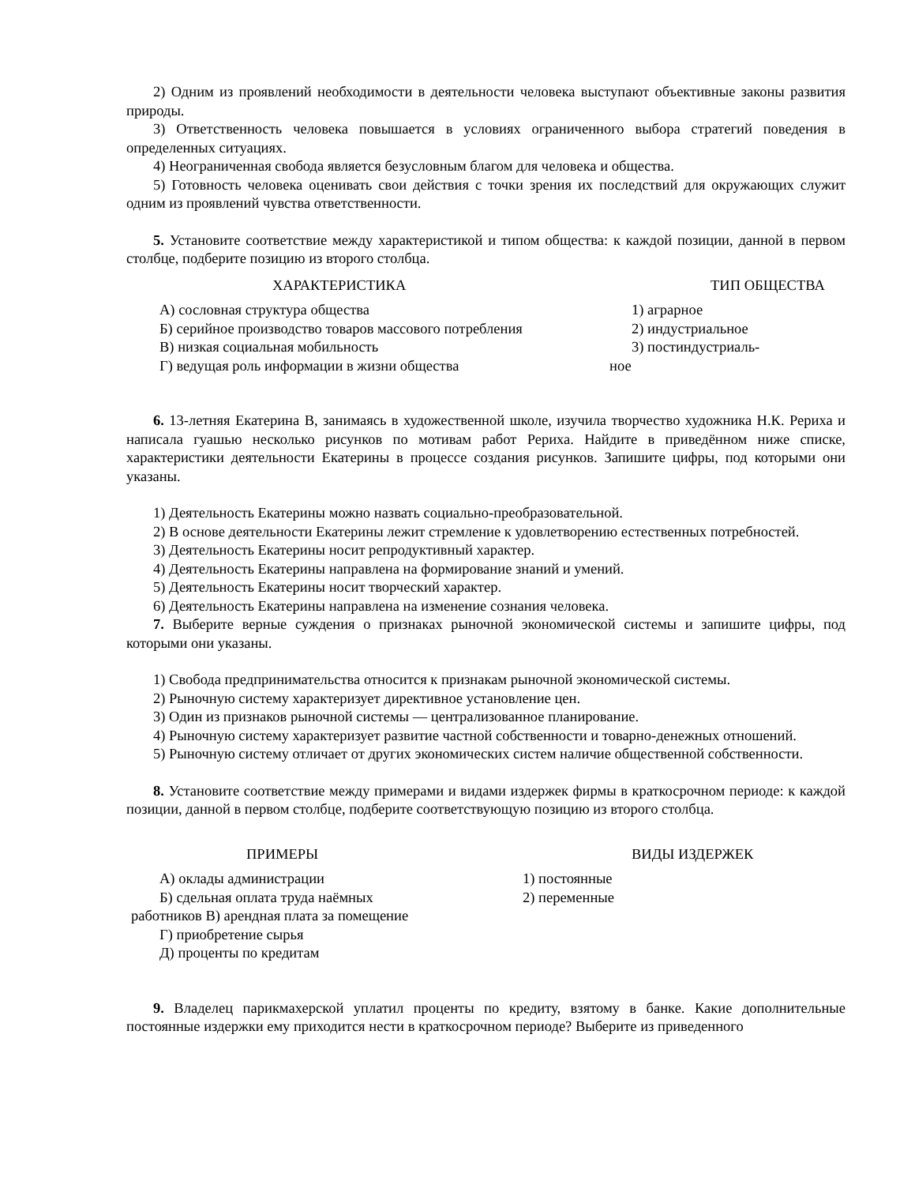2) Одним из проявлений необходимости в деятельности человека выступают объективные законы развития природы.
3) Ответственность человека повышается в условиях ограниченного выбора стратегий поведения в определенных ситуациях.
4) Неограниченная свобода является безусловным благом для человека и общества.
5) Готовность человека оценивать свои действия с точки зрения их последствий для окружающих служит одним из проявлений чувства ответственности.
5. Установите соответствие между характеристикой и типом общества: к каждой позиции, данной в первом столбце, подберите позицию из второго столбца.
ХАРАКТЕРИСТИКА ТИП ОБЩЕСТВА
А) сословная структура общества 1) аграрное
Б) серийное производство товаров массового потребления
2) индустриальное
В) низкая социальная мобильность 3) постиндустриаль-
Г) ведущая роль информации в жизни общества ное
6. 13-летняя Екатерина В, занимаясь в художественной школе, изучила творчество художника Н.К. Рериха и написала гуашью несколько рисунков по мотивам работ Рериха. Найдите в приведённом ниже списке, характеристики деятельности Екатерины в процессе создания рисунков. Запишите цифры, под которыми они указаны.
1) Деятельность Екатерины можно назвать социально-преобразовательной.
2) В основе деятельности Екатерины лежит стремление к удовлетворению естественных потребностей.
3) Деятельность Екатерины носит репродуктивный характер.
4) Деятельность Екатерины направлена на формирование знаний и умений.
5) Деятельность Екатерины носит творческий характер.
6) Деятельность Екатерины направлена на изменение сознания человека.
7. Выберите верные суждения о признаках рыночной экономической системы и запишите цифры, под которыми они указаны.
1) Свобода предпринимательства относится к признакам рыночной экономической системы.
2) Рыночную систему характеризует директивное установление цен.
3) Один из признаков рыночной системы — централизованное планирование.
4) Рыночную систему характеризует развитие частной собственности и товарно-денежных отношений.
5) Рыночную систему отличает от других экономических систем наличие общественной собственности.
8. Установите соответствие между примерами и видами издержек фирмы в краткосрочном периоде: к каждой позиции, данной в первом столбце, подберите соответствующую позицию из второго столбца.
ПРИМЕРЫ ВИДЫ ИЗДЕРЖЕК
А) оклады администрации 1) постоянные
Б) сдельная оплата труда наёмных 2) переменные
работников В) арендная плата за помещение
Г) приобретение сырья
Д) проценты по кредитам
9. Владелец парикмахерской уплатил проценты по кредиту, взятому в банке. Какие дополнительные постоянные издержки ему приходится нести в краткосрочном периоде? Выберите из приведенного